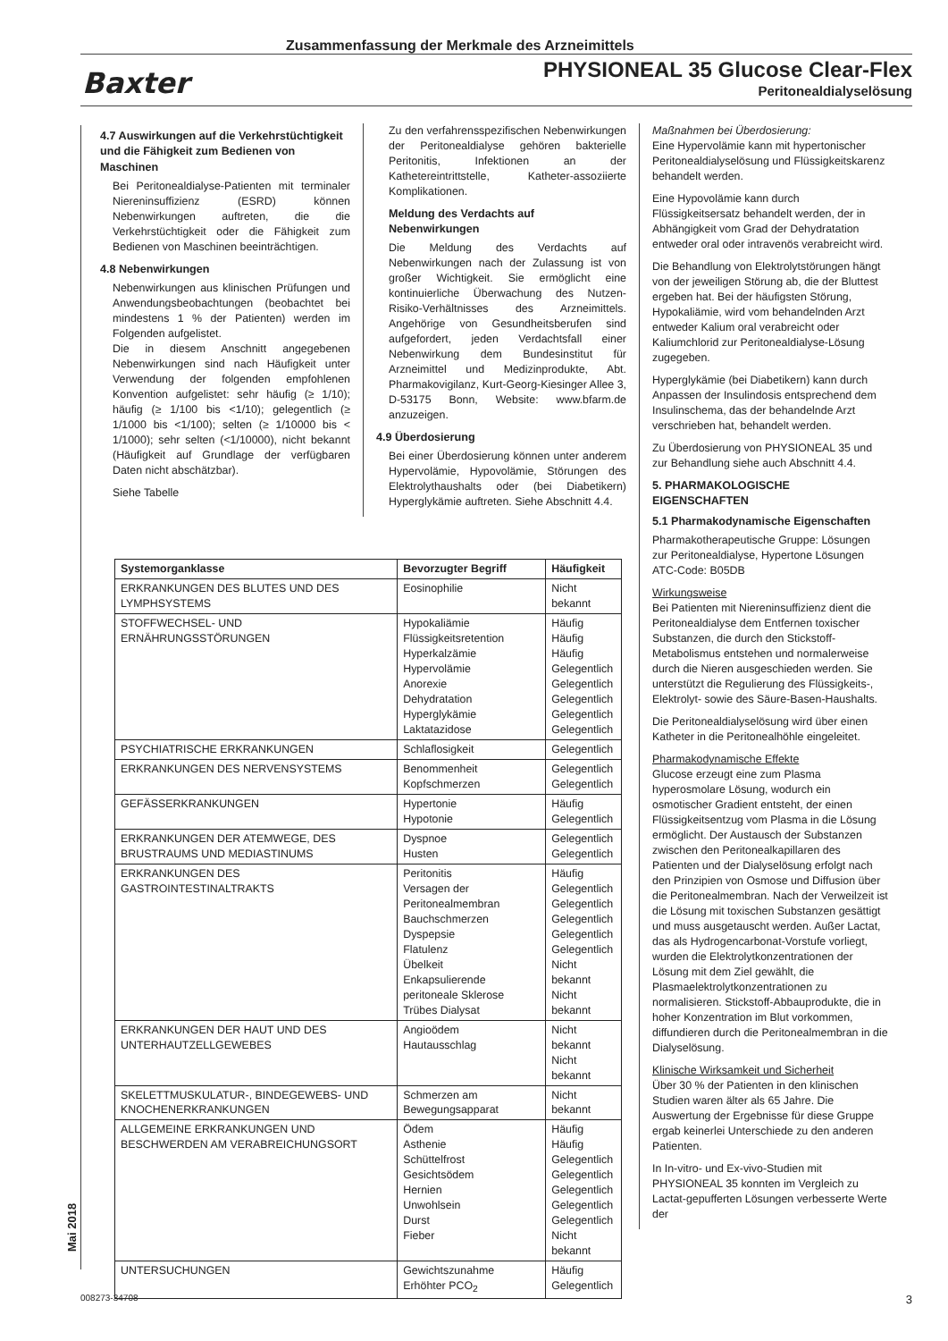Zusammenfassung der Merkmale des Arzneimittels
Baxter
PHYSIONEAL 35 Glucose Clear-Flex
Peritonealdialyselösung
4.7 Auswirkungen auf die Verkehrstüchtigkeit und die Fähigkeit zum Bedienen von Maschinen
Bei Peritonealdialyse-Patienten mit terminaler Niereninsuffizienz (ESRD) können Nebenwirkungen auftreten, die die Verkehrstüchtigkeit oder die Fähigkeit zum Bedienen von Maschinen beeinträchtigen.
4.8 Nebenwirkungen
Nebenwirkungen aus klinischen Prüfungen und Anwendungsbeobachtungen (beobachtet bei mindestens 1 % der Patienten) werden im Folgenden aufgelistet.
Die in diesem Anschnitt angegebenen Nebenwirkungen sind nach Häufigkeit unter Verwendung der folgenden empfohlenen Konvention aufgelistet: sehr häufig (≥ 1/10); häufig (≥ 1/100 bis <1/10); gelegentlich (≥ 1/1000 bis <1/100); selten (≥ 1/10000 bis < 1/1000); sehr selten (<1/10000), nicht bekannt (Häufigkeit auf Grundlage der verfügbaren Daten nicht abschätzbar).
Siehe Tabelle
Zu den verfahrensspezifischen Nebenwirkungen der Peritonealdialyse gehören bakterielle Peritonitis, Infektionen an der Kathetereintrittstelle, Katheter-assoziierte Komplikationen.
Meldung des Verdachts auf Nebenwirkungen
Die Meldung des Verdachts auf Nebenwirkungen nach der Zulassung ist von großer Wichtigkeit. Sie ermöglicht eine kontinuierliche Überwachung des Nutzen-Risiko-Verhältnisses des Arzneimittels. Angehörige von Gesundheitsberufen sind aufgefordert, jeden Verdachtsfall einer Nebenwirkung dem Bundesinstitut für Arzneimittel und Medizinprodukte, Abt. Pharmakovigilanz, Kurt-Georg-Kiesinger Allee 3, D-53175 Bonn, Website: www.bfarm.de anzuzeigen.
4.9 Überdosierung
Bei einer Überdosierung können unter anderem Hypervolämie, Hypovolämie, Störungen des Elektrolythaushalts oder (bei Diabetikern) Hyperglykämie auftreten. Siehe Abschnitt 4.4.
Maßnahmen bei Überdosierung:
Eine Hypervolämie kann mit hypertonischer Peritonealdialyselösung und Flüssigkeitskarenz behandelt werden.
Eine Hypovolämie kann durch Flüssigkeitsersatz behandelt werden, der in Abhängigkeit vom Grad der Dehydratation entweder oral oder intravenös verabreicht wird.
Die Behandlung von Elektrolytstörungen hängt von der jeweiligen Störung ab, die der Bluttest ergeben hat. Bei der häufigsten Störung, Hypokaliämie, wird vom behandelnden Arzt entweder Kalium oral verabreicht oder Kaliumchlorid zur Peritonealdialyse-Lösung zugegeben.
Hyperglykämie (bei Diabetikern) kann durch Anpassen der Insulindosis entsprechend dem Insulinschema, das der behandelnde Arzt verschrieben hat, behandelt werden.
Zu Überdosierung von PHYSIONEAL 35 und zur Behandlung siehe auch Abschnitt 4.4.
5. PHARMAKOLOGISCHE EIGENSCHAFTEN
5.1 Pharmakodynamische Eigenschaften
Pharmakotherapeutische Gruppe: Lösungen zur Peritonealdialyse, Hypertone Lösungen ATC-Code: B05DB
Wirkungsweise
Bei Patienten mit Niereninsuffizienz dient die Peritonealdialyse dem Entfernen toxischer Substanzen, die durch den Stickstoff-Metabolismus entstehen und normalerweise durch die Nieren ausgeschieden werden. Sie unterstützt die Regulierung des Flüssigkeits-, Elektrolyt- sowie des Säure-Basen-Haushalts.
Die Peritonealdialyselösung wird über einen Katheter in die Peritonealhöhle eingeleitet.
Pharmakodynamische Effekte
Glucose erzeugt eine zum Plasma hyperosmolare Lösung, wodurch ein osmotischer Gradient entsteht, der einen Flüssigkeitsentzug vom Plasma in die Lösung ermöglicht. Der Austausch der Substanzen zwischen den Peritonealkapillaren des Patienten und der Dialyselösung erfolgt nach den Prinzipien von Osmose und Diffusion über die Peritonealmembran. Nach der Verweilzeit ist die Lösung mit toxischen Substanzen gesättigt und muss ausgetauscht werden. Außer Lactat, das als Hydrogencarbonat-Vorstufe vorliegt, wurden die Elektrolytkonzentrationen der Lösung mit dem Ziel gewählt, die Plasmaelektrolytkonzentrationen zu normalisieren. Stickstoff-Abbauprodukte, die in hoher Konzentration im Blut vorkommen, diffundieren durch die Peritonealmembran in die Dialyselösung.
Klinische Wirksamkeit und Sicherheit
Über 30 % der Patienten in den klinischen Studien waren älter als 65 Jahre. Die Auswertung der Ergebnisse für diese Gruppe ergab keinerlei Unterschiede zu den anderen Patienten.
In In-vitro- und Ex-vivo-Studien mit PHYSIONEAL 35 konnten im Vergleich zu Lactat-gepufferten Lösungen verbesserte Werte der
| Systemorganklasse | Bevorzugter Begriff | Häufigkeit |
| --- | --- | --- |
| ERKRANKUNGEN DES BLUTES UND DES LYMPHSYSTEMS | Eosinophilie | Nicht bekannt |
| STOFFWECHSEL- UND ERNÄHRUNGSSTÖRUNGEN | Hypokaliämie Flüssigkeitsretention Hyperkalzämie Hypervolämie Anorexie Dehydratation Hyperglykämie Laktatazidose | Häufig Häufig Häufig Gelegentlich Gelegentlich Gelegentlich Gelegentlich Gelegentlich |
| PSYCHIATRISCHE ERKRANKUNGEN | Schlaflosigkeit | Gelegentlich |
| ERKRANKUNGEN DES NERVENSYSTEMS | Benommenheit Kopfschmerzen | Gelegentlich Gelegentlich |
| GEFÄSSERKRANKUNGEN | Hypertonie Hypotonie | Häufig Gelegentlich |
| ERKRANKUNGEN DER ATEMWEGE, DES BRUSTRAUMS UND MEDIASTINUMS | Dyspnoe Husten | Gelegentlich Gelegentlich |
| ERKRANKUNGEN DES GASTROINTESTINALTRAKTS | Peritonitis Versagen der Peritonealmembran Bauchschmerzen Dyspepsie Flatulenz Übelkeit Enkapsulierende peritoneale Sklerose Trübes Dialysat | Häufig Gelegentlich Gelegentlich Gelegentlich Gelegentlich Gelegentlich Nicht bekannt Nicht bekannt |
| ERKRANKUNGEN DER HAUT UND DES UNTERHAUTZELLGEWEBES | Angioödem Hautausschlag | Nicht bekannt Nicht bekannt |
| SKELETTMUSKULATUR-, BINDEGEWEBS- UND KNOCHENERKRANKUNGEN | Schmerzen am Bewegungsapparat | Nicht bekannt |
| ALLGEMEINE ERKRANKUNGEN UND BESCHWERDEN AM VERABREICHUNGSORT | Ödem Asthenie Schüttelfrost Gesichtsödem Hernien Unwohlsein Durst Fieber | Häufig Häufig Gelegentlich Gelegentlich Gelegentlich Gelegentlich Gelegentlich Nicht bekannt |
| UNTERSUCHUNGEN | Gewichtszunahme Erhöhter PCO<sub>2</sub> | Häufig Gelegentlich |
Mai 2018
008273-34708 3